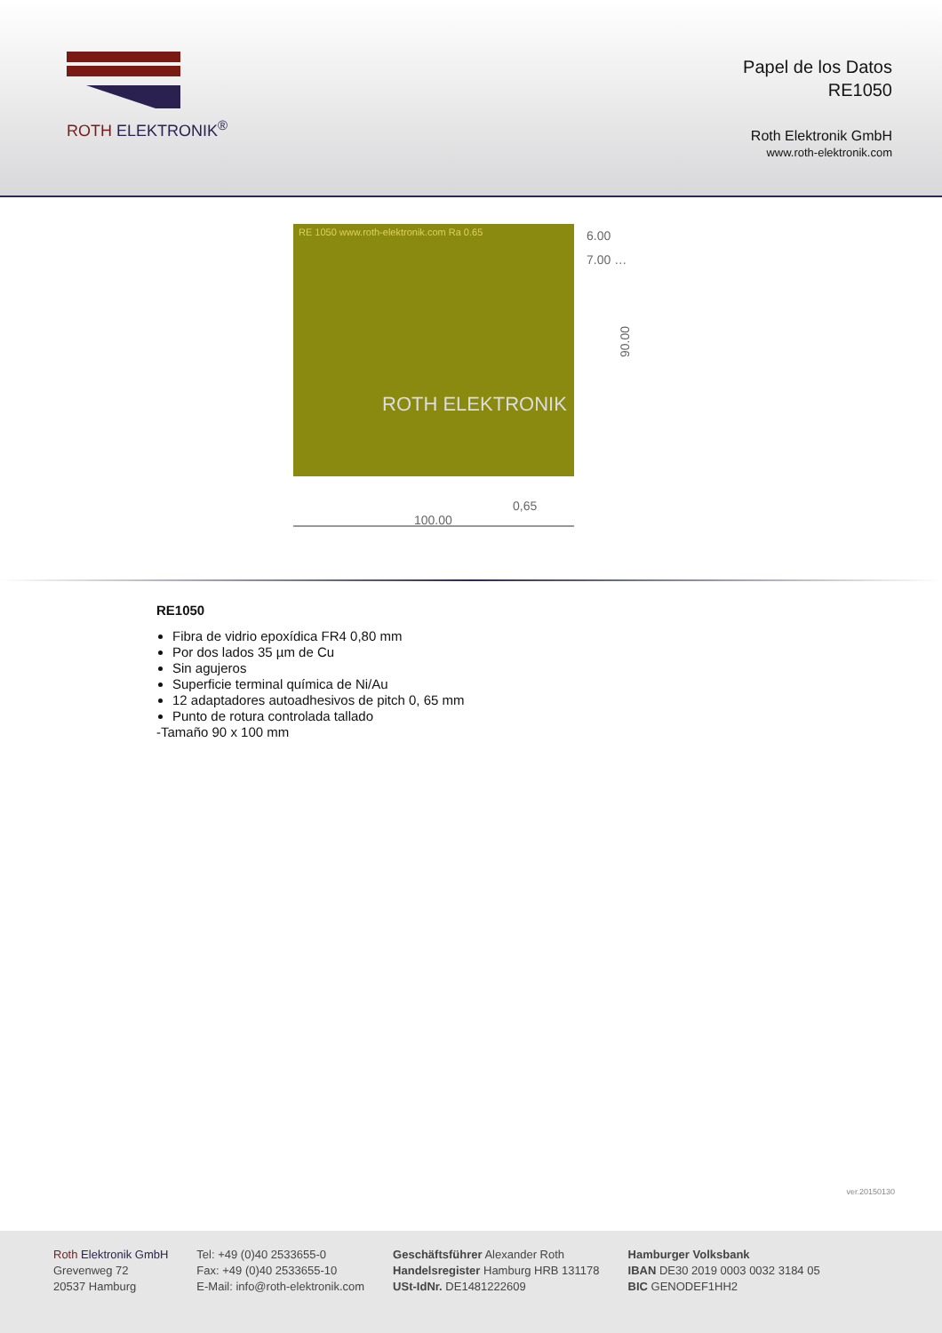ROTH ELEKTRONIK<sup>®</sup>
Papel de los Datos
RE1050
Roth Elektronik GmbH
www.roth-elektronik.com
RE 1050 www.roth-elektronik.com Ra 0.65
ROTH ELEKTRONIK
6.00
7.00 …
90.00
100.00
0,65
RE1050
Fibra de vidrio epoxídica FR4 0,80 mm
Por dos lados 35 µm de Cu
Sin agujeros
Superficie terminal química de Ni/Au
12 adaptadores autoadhesivos de pitch 0, 65 mm
Punto de rotura controlada tallado
-Tamaño 90 x 100 mm
ver.20150130
Roth Elektronik GmbH
Grevenweg 72
20537 Hamburg
Tel: +49 (0)40 2533655-0
Fax: +49 (0)40 2533655-10
E-Mail: info@roth-elektronik.com
Geschäftsführer Alexander Roth
Handelsregister Hamburg HRB 131178
USt-IdNr. DE1481222609
Hamburger Volksbank
IBAN DE30 2019 0003 0032 3184 05
BIC GENODEF1HH2